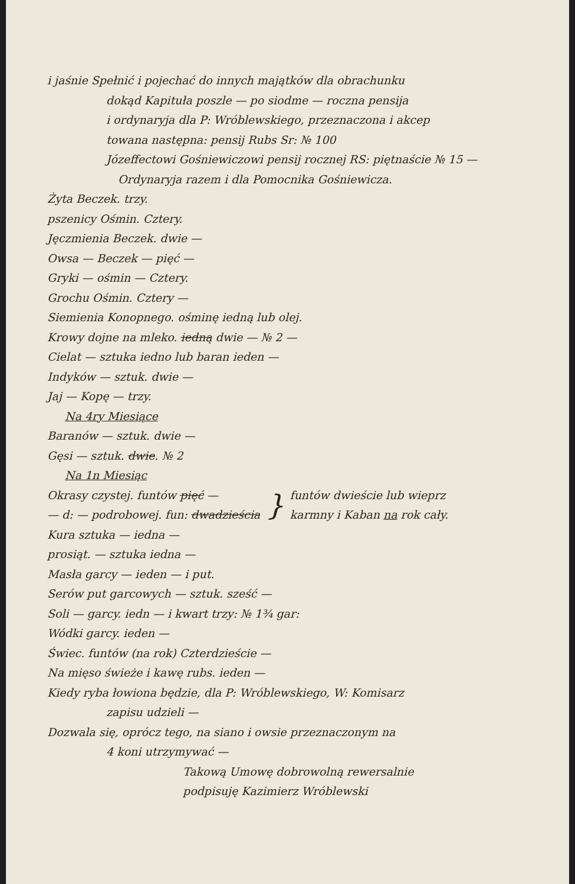i jaśnie Spełnić i pojechać do innych majątków dla obrachunku
dokąd Kapituła poszle — po siodme — roczna pensija
i ordynaryja dla P: Wróblewskiego, przeznaczona i akcep
towana następna: pensij Rubs Sr: № 100
Józeffectowi Gośniewiczowi pensij rocznej RS: piętnaście № 15 —
Ordynaryja razem i dla Pomocnika Gośniewicza.
Żyta Beczek. trzy.
pszenicy Ośmin. Cztery.
Jęczmienia Beczek. dwie —
Owsa — Beczek — pięć —
Gryki — ośmin — Cztery.
Grochu Ośmin. Cztery —
Siemienia Konopnego. ośminę iedną lub olej.
Krowy dojne na mleko. iedną dwie — № 2 —
Cielat — sztuka iedno lub baran ieden —
Indyków — sztuk. dwie —
Jaj — Kopę — trzy.
Na 4ry Miesiące
Baranów — sztuk. dwie —
Gęsi — sztuk. dwie. № 2
Na 1n Miesiąc
Okrasy czystej. funtów pięć —
— d: — podrobowej. fun: dwadzieścia
}
funtów dwieście lub wieprz
karmny i Kaban na rok cały.
Kura sztuka — iedna —
prosiąt. — sztuka iedna —
Masła garcy — ieden — i put.
Serów put garcowych — sztuk. sześć —
Soli — garcy. iedn — i kwart trzy: № 1¾ gar:
Wódki garcy. ieden —
Świec. funtów (na rok) Czterdzieście —
Na mięso świeże i kawę rubs. ieden —
Kiedy ryba łowiona będzie, dla P: Wróblewskiego, W: Komisarz
zapisu udzieli —
Dozwala się, oprócz tego, na siano i owsie przeznaczonym na
4 koni utrzymywać —
Takową Umowę dobrowolną rewersalnie
podpisuję Kazimierz Wróblewski